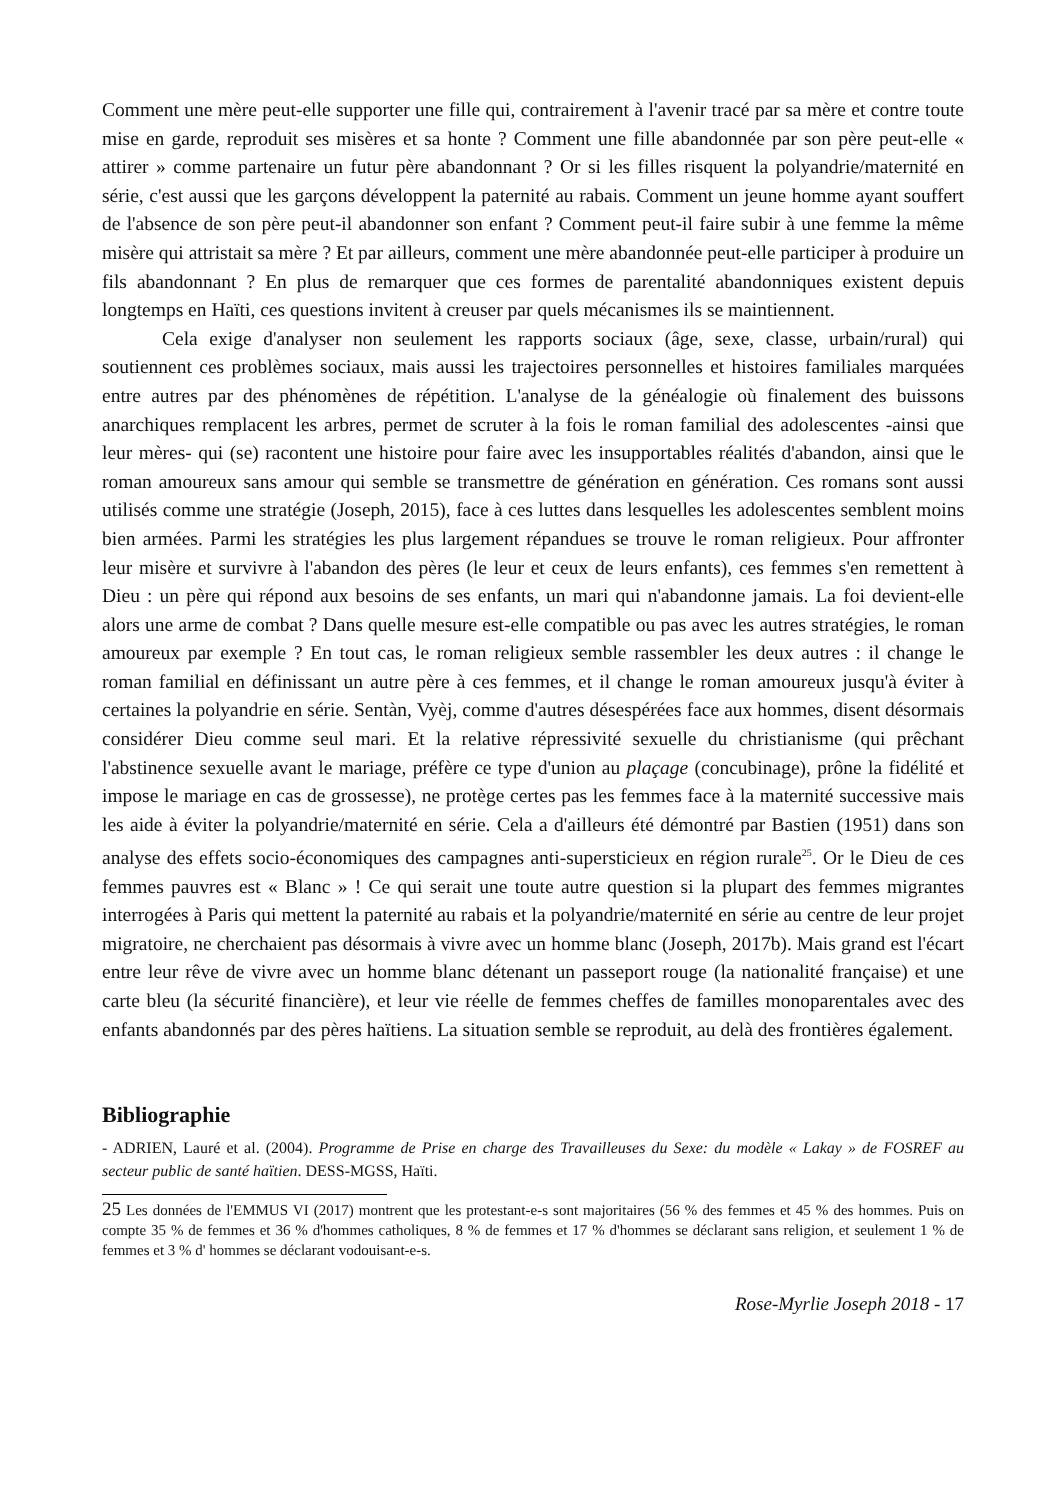Comment une mère peut-elle supporter une fille qui, contrairement à l'avenir tracé par sa mère et contre toute mise en garde, reproduit ses misères et sa honte ? Comment une fille abandonnée par son père peut-elle « attirer » comme partenaire un futur père abandonnant ? Or si les filles risquent la polyandrie/maternité en série, c'est aussi que les garçons développent la paternité au rabais. Comment un jeune homme ayant souffert de l'absence de son père peut-il abandonner son enfant ? Comment peut-il faire subir à une femme la même misère qui attristait sa mère ? Et par ailleurs, comment une mère abandonnée peut-elle participer à produire un fils abandonnant ? En plus de remarquer que ces formes de parentalité abandonniques existent depuis longtemps en Haïti, ces questions invitent à creuser par quels mécanismes ils se maintiennent.
Cela exige d'analyser non seulement les rapports sociaux (âge, sexe, classe, urbain/rural) qui soutiennent ces problèmes sociaux, mais aussi les trajectoires personnelles et histoires familiales marquées entre autres par des phénomènes de répétition. L'analyse de la généalogie où finalement des buissons anarchiques remplacent les arbres, permet de scruter à la fois le roman familial des adolescentes -ainsi que leur mères- qui (se) racontent une histoire pour faire avec les insupportables réalités d'abandon, ainsi que le roman amoureux sans amour qui semble se transmettre de génération en génération. Ces romans sont aussi utilisés comme une stratégie (Joseph, 2015), face à ces luttes dans lesquelles les adolescentes semblent moins bien armées. Parmi les stratégies les plus largement répandues se trouve le roman religieux. Pour affronter leur misère et survivre à l'abandon des pères (le leur et ceux de leurs enfants), ces femmes s'en remettent à Dieu : un père qui répond aux besoins de ses enfants, un mari qui n'abandonne jamais. La foi devient-elle alors une arme de combat ? Dans quelle mesure est-elle compatible ou pas avec les autres stratégies, le roman amoureux par exemple ? En tout cas, le roman religieux semble rassembler les deux autres : il change le roman familial en définissant un autre père à ces femmes, et il change le roman amoureux jusqu'à éviter à certaines la polyandrie en série. Sentàn, Vyèj, comme d'autres désespérées face aux hommes, disent désormais considérer Dieu comme seul mari. Et la relative répressivité sexuelle du christianisme (qui prêchant l'abstinence sexuelle avant le mariage, préfère ce type d'union au plaçage (concubinage), prône la fidélité et impose le mariage en cas de grossesse), ne protège certes pas les femmes face à la maternité successive mais les aide à éviter la polyandrie/maternité en série. Cela a d'ailleurs été démontré par Bastien (1951) dans son analyse des effets socio-économiques des campagnes anti-supersticieux en région rurale<sup>25</sup>. Or le Dieu de ces femmes pauvres est « Blanc » ! Ce qui serait une toute autre question si la plupart des femmes migrantes interrogées à Paris qui mettent la paternité au rabais et la polyandrie/maternité en série au centre de leur projet migratoire, ne cherchaient pas désormais à vivre avec un homme blanc (Joseph, 2017b). Mais grand est l'écart entre leur rêve de vivre avec un homme blanc détenant un passeport rouge (la nationalité française) et une carte bleu (la sécurité financière), et leur vie réelle de femmes cheffes de familles monoparentales avec des enfants abandonnés par des pères haïtiens. La situation semble se reproduit, au delà des frontières également.
Bibliographie
- ADRIEN, Lauré et al. (2004). Programme de Prise en charge des Travailleuses du Sexe: du modèle « Lakay » de FOSREF au secteur public de santé haïtien. DESS-MGSS, Haïti.
25 Les données de l'EMMUS VI (2017) montrent que les protestant-e-s sont majoritaires (56 % des femmes et 45 % des hommes. Puis on compte 35 % de femmes et 36 % d'hommes catholiques, 8 % de femmes et 17 % d'hommes se déclarant sans religion, et seulement 1 % de femmes et 3 % d' hommes se déclarant vodouisant-e-s.
Rose-Myrlie Joseph 2018 - 17